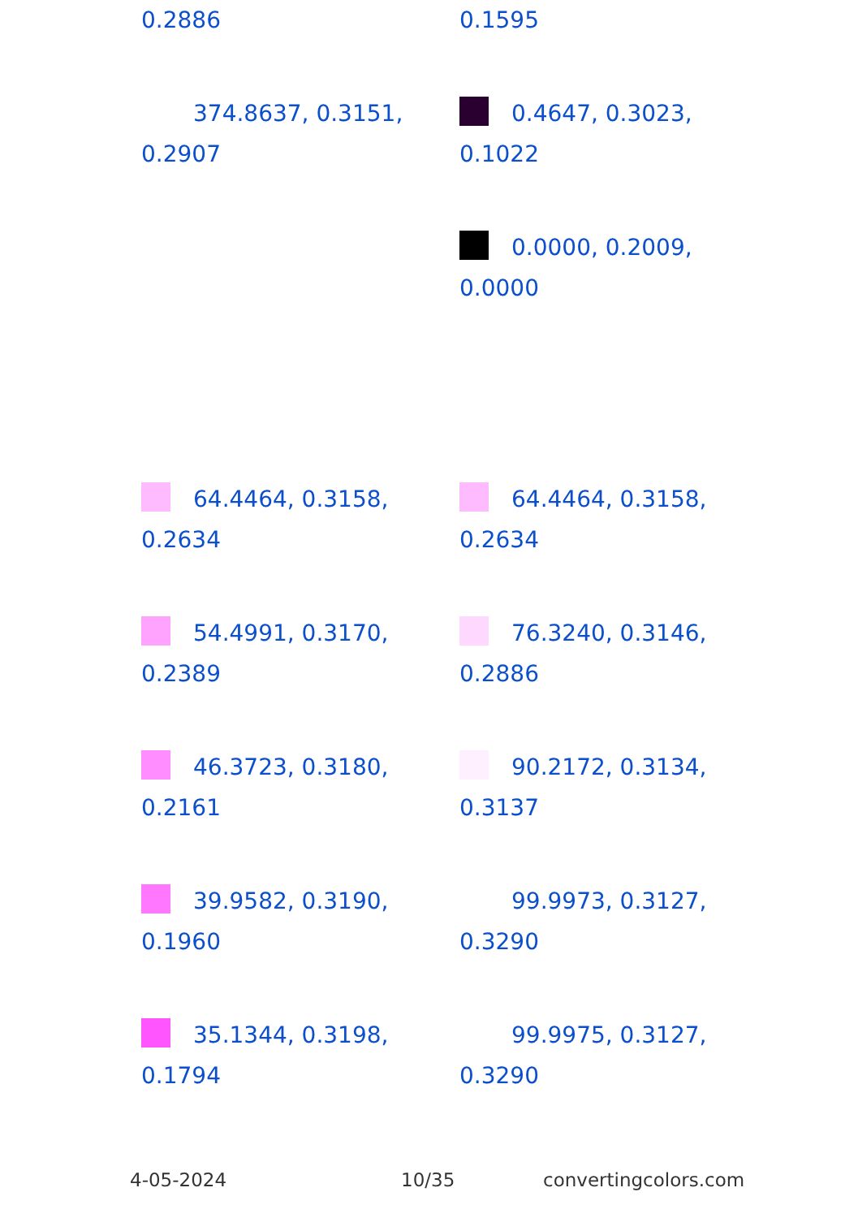0.2886 0.1595
374.8637, 0.3151, 0.2907
0.4647, 0.3023, 0.1022
0.0000, 0.2009, 0.0000
64.4464, 0.3158, 0.2634
64.4464, 0.3158, 0.2634
54.4991, 0.3170, 0.2389
76.3240, 0.3146, 0.2886
46.3723, 0.3180, 0.2161
90.2172, 0.3134, 0.3137
39.9582, 0.3190, 0.1960
99.9973, 0.3127, 0.3290
35.1344, 0.3198, 0.1794
99.9975, 0.3127, 0.3290
4-05-2024 10/35 convertingcolors.com